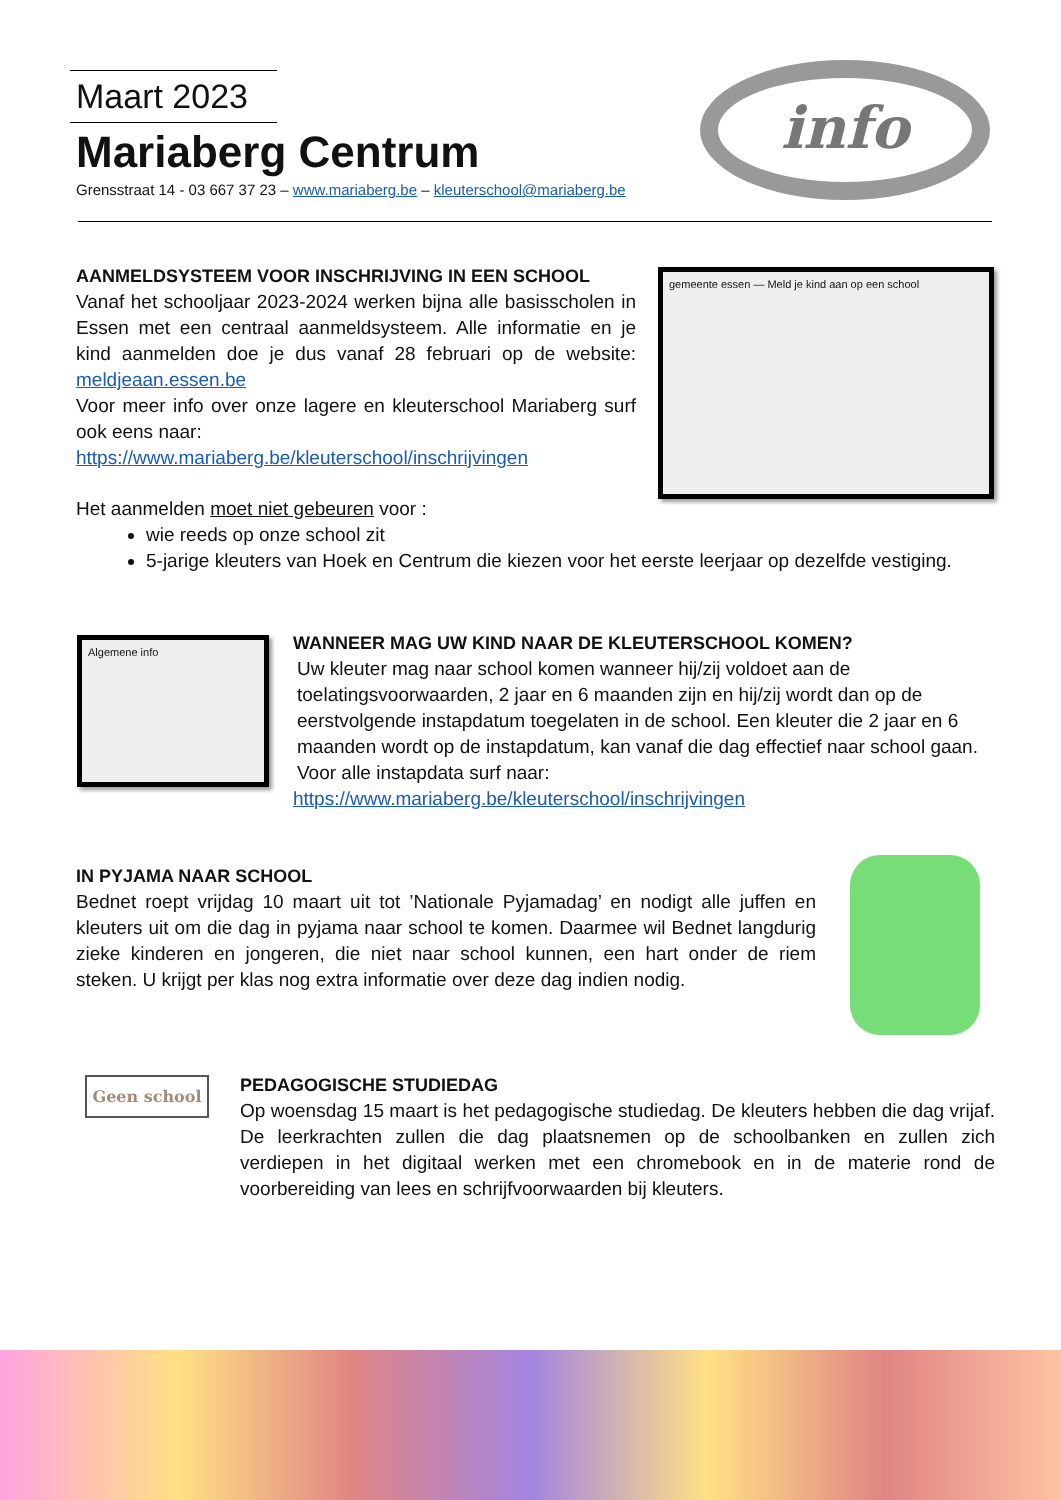Maart 2023
Mariaberg Centrum
Grensstraat 14 - 03 667 37 23 – www.mariaberg.be – kleuterschool@mariaberg.be
info
AANMELDSYSTEEM VOOR INSCHRIJVING IN EEN SCHOOL
Vanaf het schooljaar 2023-2024 werken bijna alle basisscholen in Essen met een centraal aanmeldsysteem. Alle informatie en je kind aanmelden doe je dus vanaf 28 februari op de website: meldjeaan.essen.be
Voor meer info over onze lagere en kleuterschool Mariaberg surf ook eens naar:
https://www.mariaberg.be/kleuterschool/inschrijvingen
gemeente essen — Meld je kind aan op een school
Het aanmelden moet niet gebeuren voor :
wie reeds op onze school zit
5-jarige kleuters van Hoek en Centrum die kiezen voor het eerste leerjaar op dezelfde vestiging.
Algemene info
WANNEER MAG UW KIND NAAR DE KLEUTERSCHOOL KOMEN?
Uw kleuter mag naar school komen wanneer hij/zij voldoet aan de toelatingsvoorwaarden, 2 jaar en 6 maanden zijn en hij/zij wordt dan op de eerstvolgende instapdatum toegelaten in de school. Een kleuter die 2 jaar en 6 maanden wordt op de instapdatum, kan vanaf die dag effectief naar school gaan. Voor alle instapdata surf naar:
https://www.mariaberg.be/kleuterschool/inschrijvingen
IN PYJAMA NAAR SCHOOL
Bednet roept vrijdag 10 maart uit tot ’Nationale Pyjamadag’ en nodigt alle juffen en kleuters uit om die dag in pyjama naar school te komen. Daarmee wil Bednet langdurig zieke kinderen en jongeren, die niet naar school kunnen, een hart onder de riem steken. U krijgt per klas nog extra informatie over deze dag indien nodig.
Geen school
PEDAGOGISCHE STUDIEDAG
Op woensdag 15 maart is het pedagogische studiedag. De kleuters hebben die dag vrijaf. De leerkrachten zullen die dag plaatsnemen op de schoolbanken en zullen zich verdiepen in het digitaal werken met een chromebook en in de materie rond de voorbereiding van lees en schrijfvoorwaarden bij kleuters.